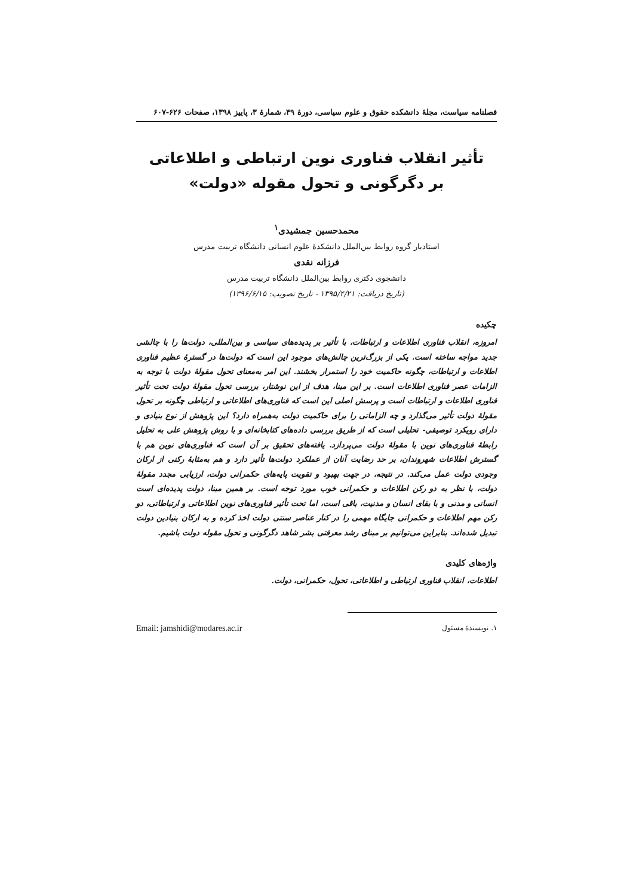فصلنامه سیاست، مجلهٔ دانشکده حقوق و علوم سیاسی، دورهٔ ۴۹، شمارهٔ ۳، پاییز ۱۳۹۸، صفحات ۶۲۶-۶۰۷
تأثیر انقلاب فناوری نوین ارتباطی و اطلاعاتی
بر دگرگونی و تحول مقوله «دولت»
محمدحسین جمشیدی<sup>۱</sup>
استادیار گروه روابط بین‌الملل دانشکدهٔ علوم انسانی دانشگاه تربیت مدرس
فرزانه نقدی
دانشجوی دکتری روابط بین‌الملل دانشگاه تربیت مدرس
(تاریخ دریافت: ۱۳۹۵/۴/۲۱ - تاریخ تصویب: ۱۳۹۶/۶/۱۵)
چکیده
امروزه، انقلاب فناوری اطلاعات و ارتباطات، با تأثیر بر پدیده‌های سیاسی و بین‌المللی، دولت‌ها را با چالشی جدید مواجه ساخته است. یکی از بزرگ‌ترین چالش‌های موجود این است که دولت‌ها در گسترهٔ عظیم فناوری اطلاعات و ارتباطات، چگونه حاکمیت خود را استمرار بخشند. این امر به‌معنای تحول مقولهٔ دولت با توجه به الزامات عصر فناوری اطلاعات است. بر این مبنا، هدف از این نوشتار، بررسی تحول مقولهٔ دولت تحت تأثیر فناوری اطلاعات و ارتباطات است و پرسش اصلی این است که فناوری‌های اطلاعاتی و ارتباطی چگونه بر تحول مقولهٔ دولت تأثیر می‌گذارد و چه الزاماتی را برای حاکمیت دولت به‌همراه دارد؟ این پژوهش از نوع بنیادی و دارای رویکرد توصیفی- تحلیلی است که از طریق بررسی داده‌های کتابخانه‌ای و با روش پژوهش علی به تحلیل رابطهٔ فناوری‌های نوین با مقولهٔ دولت می‌پردازد. یافته‌های تحقیق بر آن است که فناوری‌های نوین هم با گسترش اطلاعات شهروندان، بر حد رضایت آنان از عملکرد دولت‌ها تأثیر دارد و هم به‌مثابهٔ رکنی از ارکان وجودی دولت عمل می‌کند. در نتیجه، در جهت بهبود و تقویت پایه‌های حکمرانی دولت، ارزیابی مجدد مقولهٔ دولت، با نظر به دو رکن اطلاعات و حکمرانی خوب مورد توجه است. بر همین مبنا، دولت پدیده‌ای است انسانی و مدنی و با بقای انسان و مدنیت، باقی است، اما تحت تأثیر فناوری‌های نوین اطلاعاتی و ارتباطاتی، دو رکن مهم اطلاعات و حکمرانی جایگاه مهمی را در کنار عناصر سنتی دولت اخذ کرده و به ارکان بنیادین دولت تبدیل شده‌اند. بنابراین می‌توانیم بر مبنای رشد معرفتی بشر شاهد دگرگونی و تحول مقوله دولت باشیم.
واژه‌های کلیدی
اطلاعات، انقلاب فناوری ارتباطی و اطلاعاتی، تحول، حکمرانی، دولت.
۱. نویسندهٔ مسئول Email: jamshidi@modares.ac.ir